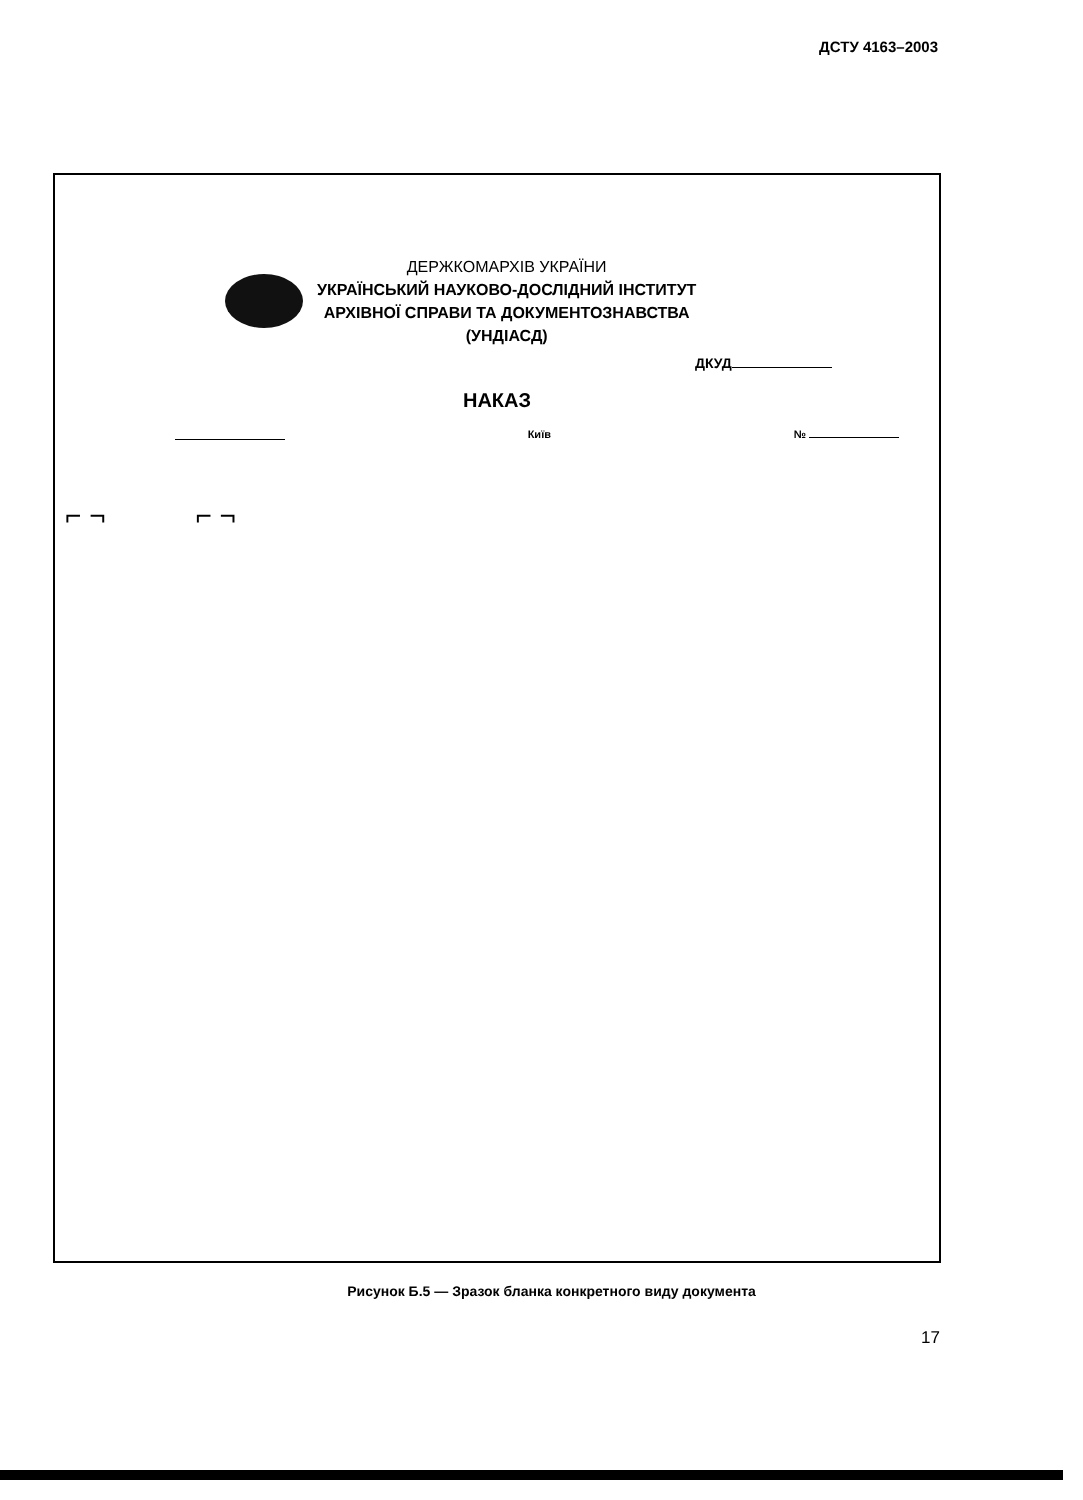ДСТУ 4163–2003
ДЕРЖКОМАРХІВ УКРАЇНИ
УКРАЇНСЬКИЙ НАУКОВО-ДОСЛІДНИЙ ІНСТИТУТ
АРХІВНОЇ СПРАВИ ТА ДОКУМЕНТОЗНАВСТВА
(УНДІАСД)
ДКУД
НАКАЗ
Київ №
⌐ ¬ ⌐ ¬
Рисунок Б.5 — Зразок бланка конкретного виду документа
17